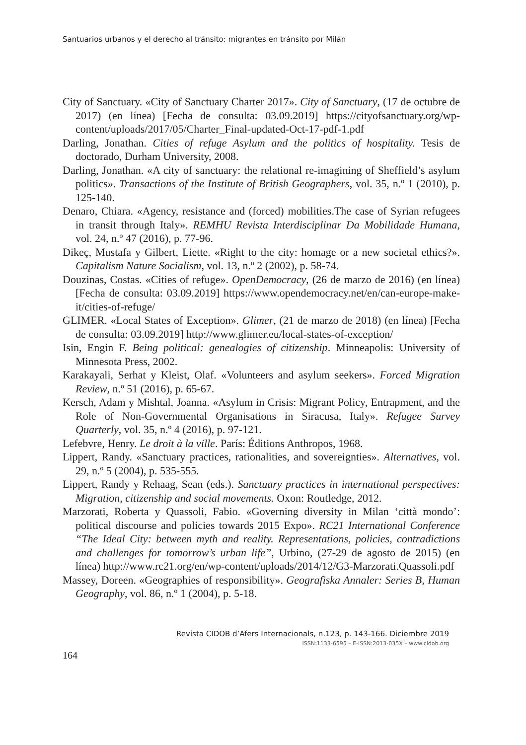Santuarios urbanos y el derecho al tránsito: migrantes en tránsito por Milán
City of Sanctuary. «City of Sanctuary Charter 2017». City of Sanctuary, (17 de octubre de 2017) (en línea) [Fecha de consulta: 03.09.2019] https://cityofsanctuary.org/wp-content/uploads/2017/05/Charter_Final-updated-Oct-17-pdf-1.pdf
Darling, Jonathan. Cities of refuge Asylum and the politics of hospitality. Tesis de doctorado, Durham University, 2008.
Darling, Jonathan. «A city of sanctuary: the relational re-imagining of Sheffield’s asylum politics». Transactions of the Institute of British Geographers, vol. 35, n.º 1 (2010), p. 125-140.
Denaro, Chiara. «Agency, resistance and (forced) mobilities.The case of Syrian refugees in transit through Italy». REMHU Revista Interdisciplinar Da Mobilidade Humana, vol. 24, n.º 47 (2016), p. 77-96.
Dikeç, Mustafa y Gilbert, Liette. «Right to the city: homage or a new societal ethics?». Capitalism Nature Socialism, vol. 13, n.º 2 (2002), p. 58-74.
Douzinas, Costas. «Cities of refuge». OpenDemocracy, (26 de marzo de 2016) (en línea) [Fecha de consulta: 03.09.2019] https://www.opendemocracy.net/en/can-europe-make-it/cities-of-refuge/
GLIMER. «Local States of Exception». Glimer, (21 de marzo de 2018) (en línea) [Fecha de consulta: 03.09.2019] http://www.glimer.eu/local-states-of-exception/
Isin, Engin F. Being political: genealogies of citizenship. Minneapolis: University of Minnesota Press, 2002.
Karakayali, Serhat y Kleist, Olaf. «Volunteers and asylum seekers». Forced Migration Review, n.º 51 (2016), p. 65-67.
Kersch, Adam y Mishtal, Joanna. «Asylum in Crisis: Migrant Policy, Entrapment, and the Role of Non-Governmental Organisations in Siracusa, Italy». Refugee Survey Quarterly, vol. 35, n.º 4 (2016), p. 97-121.
Lefebvre, Henry. Le droit à la ville. París: Éditions Anthropos, 1968.
Lippert, Randy. «Sanctuary practices, rationalities, and sovereignties». Alternatives, vol. 29, n.º 5 (2004), p. 535-555.
Lippert, Randy y Rehaag, Sean (eds.). Sanctuary practices in international perspectives: Migration, citizenship and social movements. Oxon: Routledge, 2012.
Marzorati, Roberta y Quassoli, Fabio. «Governing diversity in Milan ‘città mondo’: political discourse and policies towards 2015 Expo». RC21 International Conference “The Ideal City: between myth and reality. Representations, policies, contradictions and challenges for tomorrow’s urban life”, Urbino, (27-29 de agosto de 2015) (en línea) http://www.rc21.org/en/wp-content/uploads/2014/12/G3-Marzorati.Quassoli.pdf
Massey, Doreen. «Geographies of responsibility». Geografiska Annaler: Series B, Human Geography, vol. 86, n.º 1 (2004), p. 5-18.
Revista CIDOB d’Afers Internacionals, n.123, p. 143-166. Diciembre 2019
ISSN:1133-6595 – E-ISSN:2013-035X – www.cidob.org
164